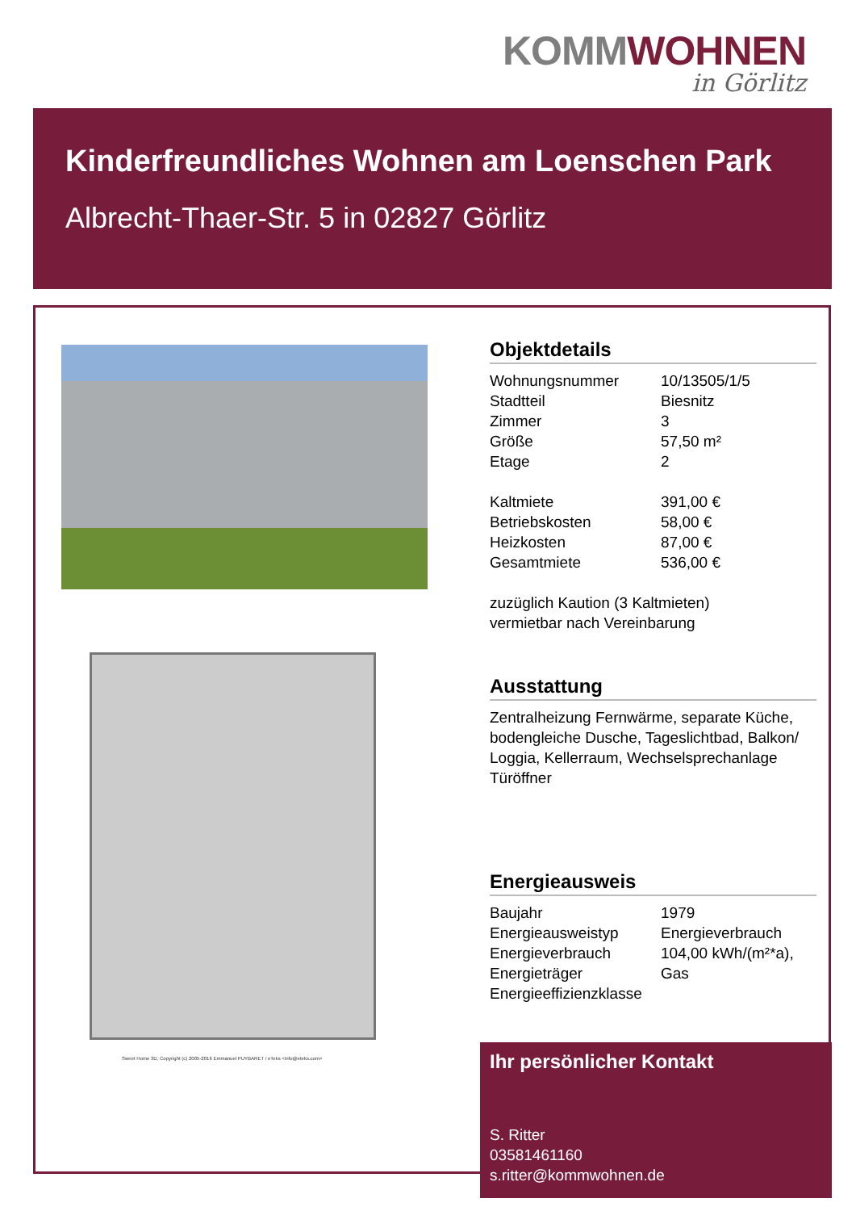KOMM WOHNEN
in Görlitz
Kinderfreundliches Wohnen am Loenschen Park
Albrecht-Thaer-Str. 5 in 02827 Görlitz
Sweet Home 3D, Copyright (c) 2005-2016 Emmanuel PUYBARET / eTeks <info@eteks.com>
Objektdetails
| Wohnungsnummer | 10/13505/1/5 |
| Stadtteil | Biesnitz |
| Zimmer | 3 |
| Größe | 57,50 m² |
| Etage | 2 |
| Kaltmiete | 391,00 € |
| Betriebskosten | 58,00 € |
| Heizkosten | 87,00 € |
| Gesamtmiete | 536,00 € |
zuzüglich Kaution (3 Kaltmieten)
vermietbar nach Vereinbarung
Ausstattung
Zentralheizung Fernwärme, separate Küche, bodengleiche Dusche, Tageslichtbad, Balkon/ Loggia, Kellerraum, Wechselsprechanlage Türöffner
Energieausweis
| Baujahr | 1979 |
| Energieausweistyp | Energieverbrauch |
| Energieverbrauch | 104,00 kWh/(m²*a), |
| Energieträger | Gas |
| Energieeffizienzklasse | |
Ihr persönlicher Kontakt
S. Ritter
03581461160
s.ritter@kommwohnen.de